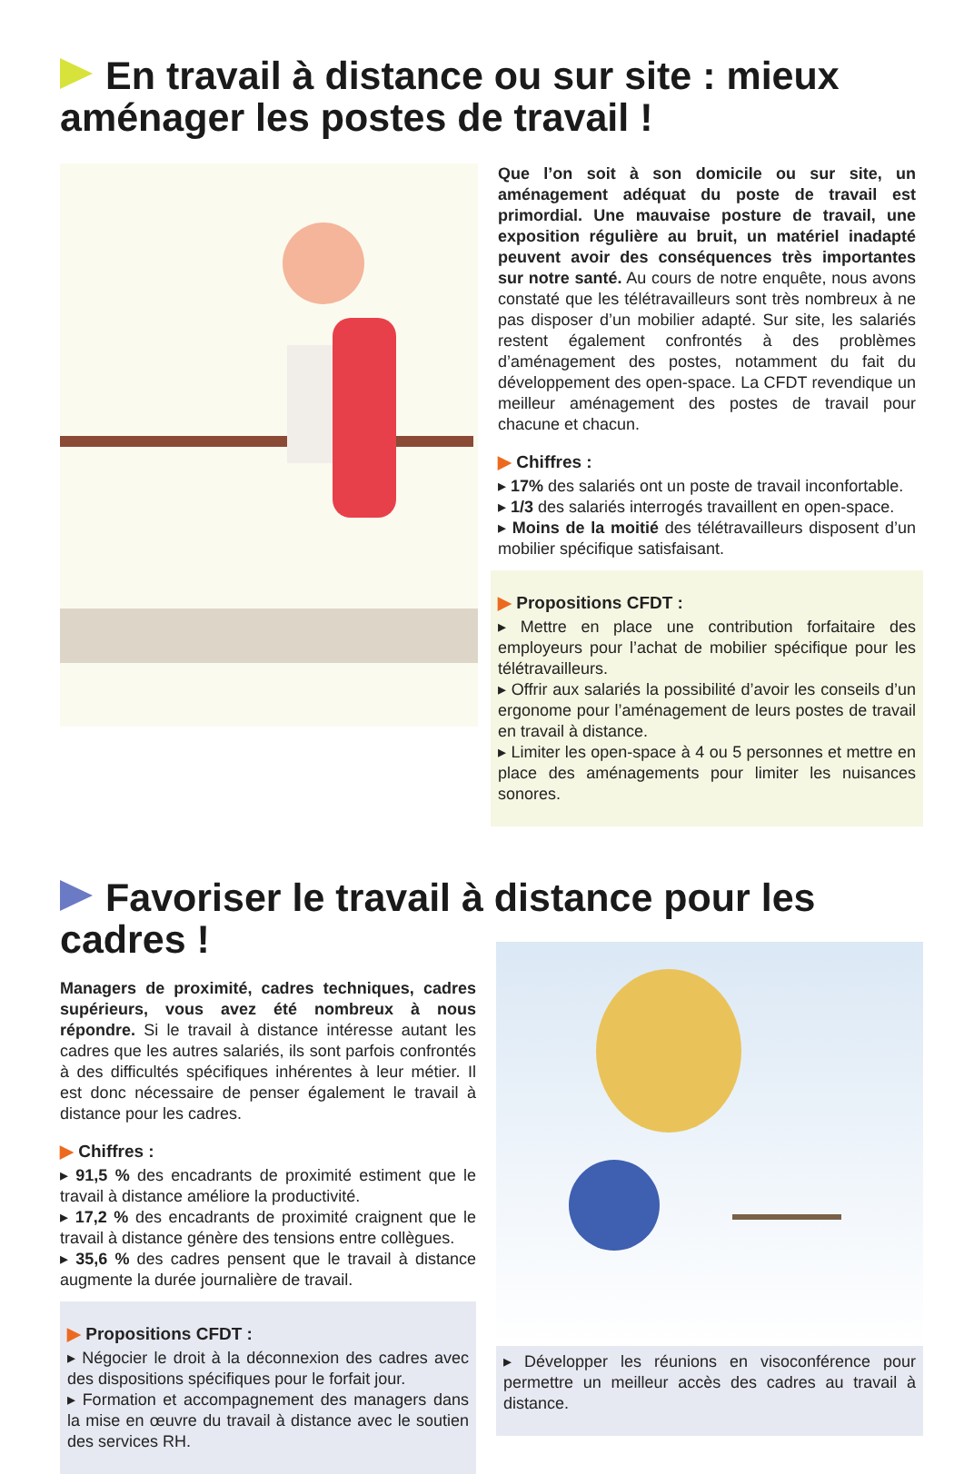En travail à distance ou sur site : mieux aménager les postes de travail !
Que l’on soit à son domicile ou sur site, un aménagement adéquat du poste de travail est primordial. Une mauvaise posture de travail, une exposition régulière au bruit, un matériel inadapté peuvent avoir des conséquences très importantes sur notre santé. Au cours de notre enquête, nous avons constaté que les télétravailleurs sont très nombreux à ne pas disposer d’un mobilier adapté. Sur site, les salariés restent également confrontés à des problèmes d’aménagement des postes, notamment du fait du développement des open-space. La CFDT revendique un meilleur aménagement des postes de travail pour chacune et chacun.
▶ Chiffres :
▸ 17% des salariés ont un poste de travail inconfortable.
▸ 1/3 des salariés interrogés travaillent en open-space.
▸ Moins de la moitié des télétravailleurs disposent d’un mobilier spécifique satisfaisant.
▶ Propositions CFDT :
▸ Mettre en place une contribution forfaitaire des employeurs pour l’achat de mobilier spécifique pour les télétravailleurs.
▸ Offrir aux salariés la possibilité d’avoir les conseils d’un ergonome pour l’aménagement de leurs postes de travail en travail à distance.
▸ Limiter les open-space à 4 ou 5 personnes et mettre en place des aménagements pour limiter les nuisances sonores.
Favoriser le travail à distance pour les cadres !
Managers de proximité, cadres techniques, cadres supérieurs, vous avez été nombreux à nous répondre. Si le travail à distance intéresse autant les cadres que les autres salariés, ils sont parfois confrontés à des difficultés spécifiques inhérentes à leur métier. Il est donc nécessaire de penser également le travail à distance pour les cadres.
▶ Chiffres :
▸ 91,5 % des encadrants de proximité estiment que le travail à distance améliore la productivité.
▸ 17,2 % des encadrants de proximité craignent que le travail à distance génère des tensions entre collègues.
▸ 35,6 % des cadres pensent que le travail à distance augmente la durée journalière de travail.
▶ Propositions CFDT :
▸ Négocier le droit à la déconnexion des cadres avec des dispositions spécifiques pour le forfait jour.
▸ Formation et accompagnement des managers dans la mise en œuvre du travail à distance avec le soutien des services RH.
▸ Développer les réunions en visoconférence pour permettre un meilleur accès des cadres au travail à distance.